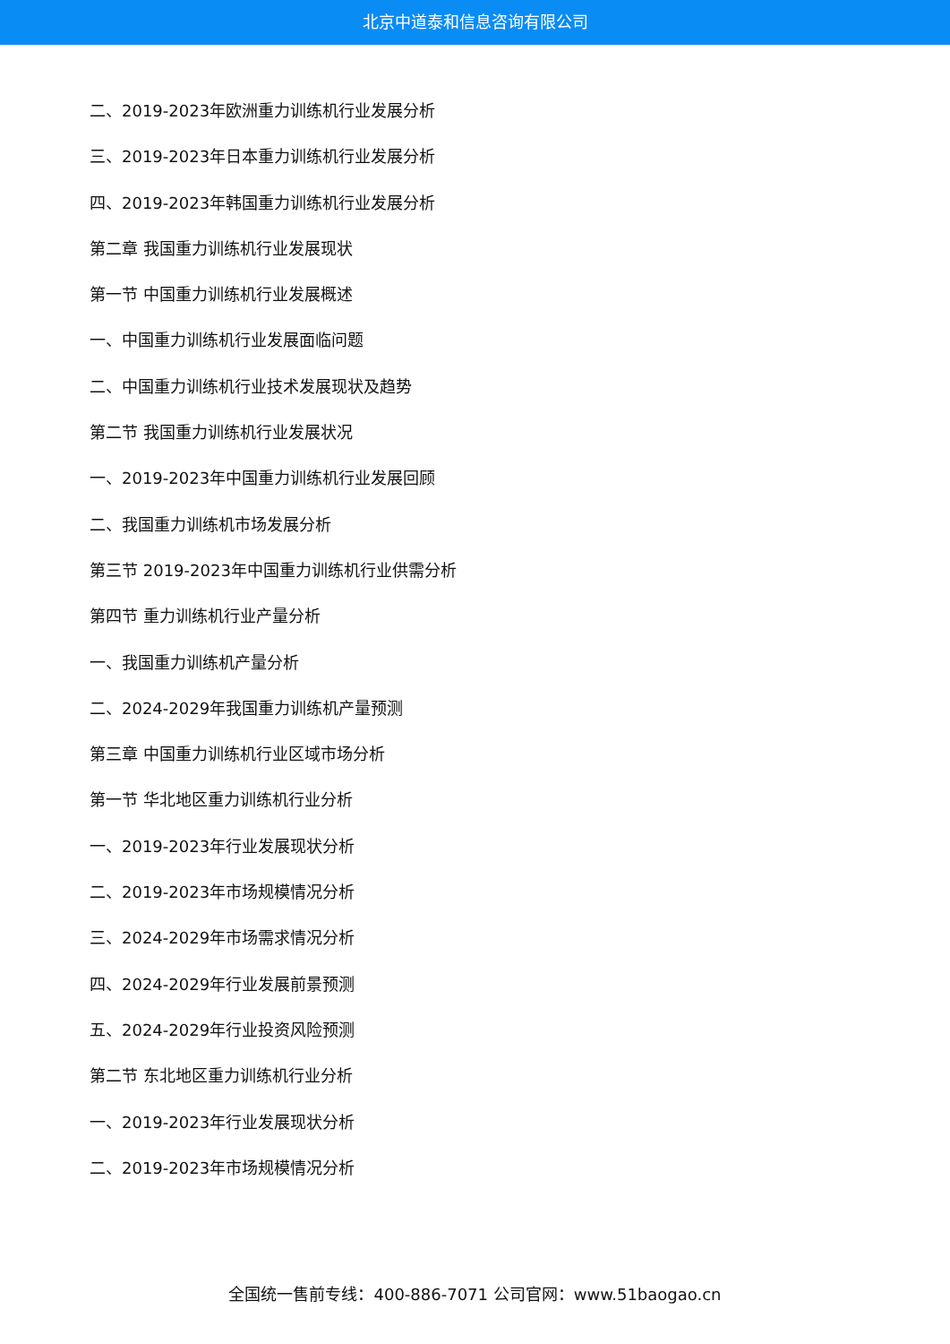北京中道泰和信息咨询有限公司
二、2019-2023年欧洲重力训练机行业发展分析
三、2019-2023年日本重力训练机行业发展分析
四、2019-2023年韩国重力训练机行业发展分析
第二章 我国重力训练机行业发展现状
第一节 中国重力训练机行业发展概述
一、中国重力训练机行业发展面临问题
二、中国重力训练机行业技术发展现状及趋势
第二节 我国重力训练机行业发展状况
一、2019-2023年中国重力训练机行业发展回顾
二、我国重力训练机市场发展分析
第三节 2019-2023年中国重力训练机行业供需分析
第四节 重力训练机行业产量分析
一、我国重力训练机产量分析
二、2024-2029年我国重力训练机产量预测
第三章 中国重力训练机行业区域市场分析
第一节 华北地区重力训练机行业分析
一、2019-2023年行业发展现状分析
二、2019-2023年市场规模情况分析
三、2024-2029年市场需求情况分析
四、2024-2029年行业发展前景预测
五、2024-2029年行业投资风险预测
第二节 东北地区重力训练机行业分析
一、2019-2023年行业发展现状分析
二、2019-2023年市场规模情况分析
全国统一售前专线：400-886-7071 公司官网：www.51baogao.cn